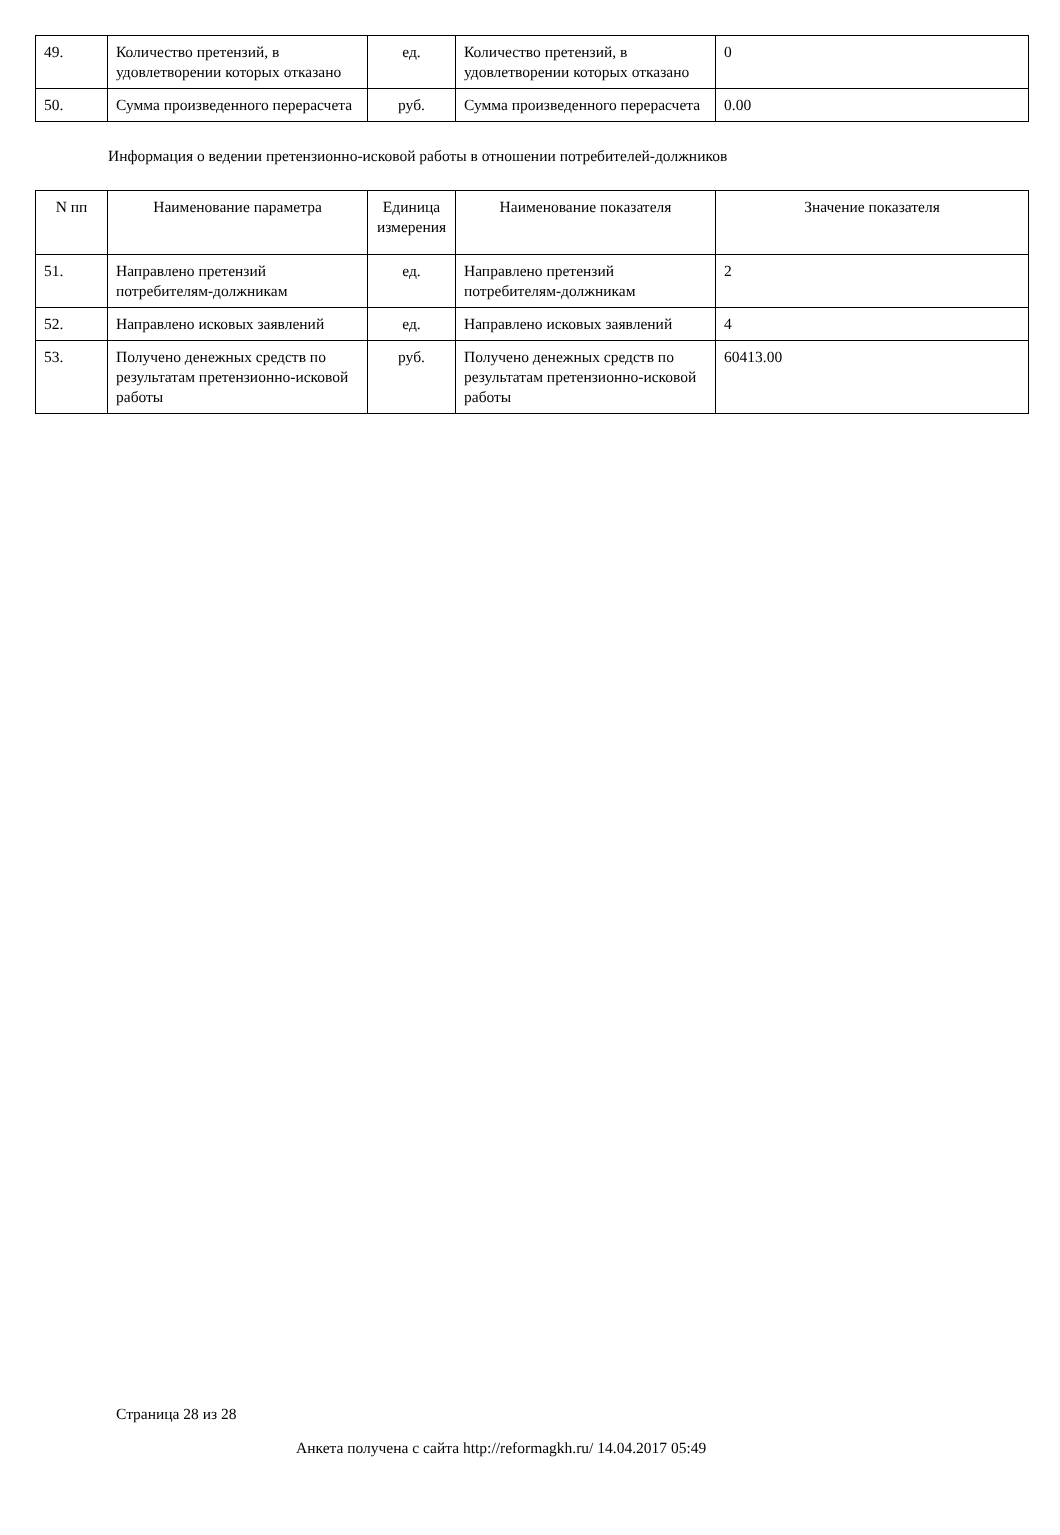| 49. | Количество претензий, в удовлетворении которых отказано | ед. | Количество претензий, в удовлетворении которых отказано | 0 |
| 50. | Сумма произведенного перерасчета | руб. | Сумма произведенного перерасчета | 0.00 |
Информация о ведении претензионно-исковой работы в отношении потребителей-должников
| N пп | Наименование параметра | Единица измерения | Наименование показателя | Значение показателя |
| --- | --- | --- | --- | --- |
| 51. | Направлено претензий потребителям-должникам | ед. | Направлено претензий потребителям-должникам | 2 |
| 52. | Направлено исковых заявлений | ед. | Направлено исковых заявлений | 4 |
| 53. | Получено денежных средств по результатам претензионно-исковой работы | руб. | Получено денежных средств по результатам претензионно-исковой работы | 60413.00 |
Страница 28 из 28
Анкета получена с сайта http://reformagkh.ru/ 14.04.2017 05:49